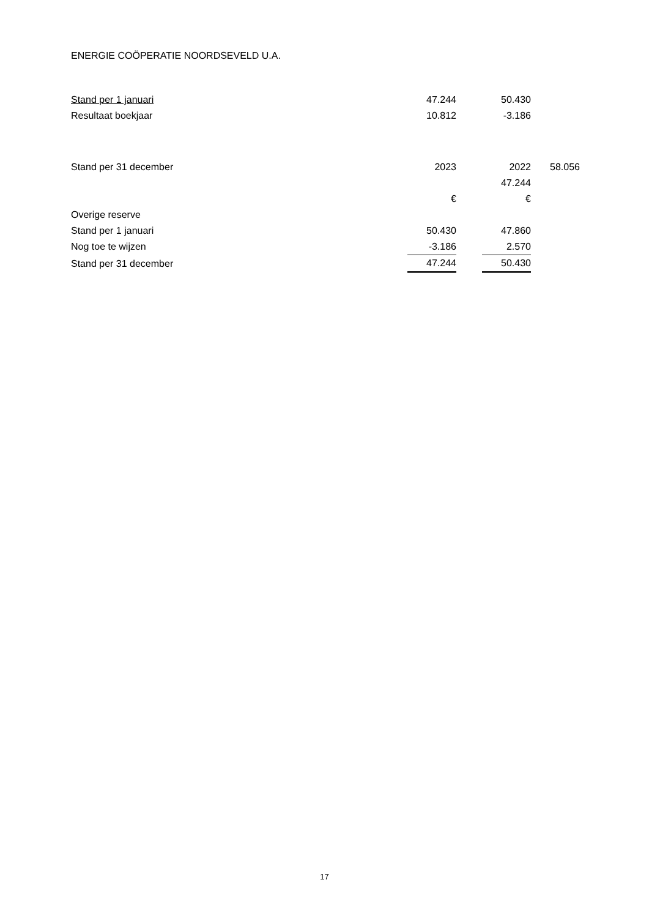ENERGIE COÖPERATIE NOORDSEVELD U.A.
| Stand per 1 januari | 47.244 | | 50.430 |
| Resultaat boekjaar | 10.812 | | -3.186 |
| Stand per 31 december | 2023 | | 2022 | 58.056 |
| | | | 47.244 | |
| | € | | € | |
| Overige reserve | | | |
| Stand per 1 januari | 50.430 | | 47.860 |
| Nog toe te wijzen | -3.186 | | 2.570 |
| Stand per 31 december | 47.244 | | 50.430 |
17